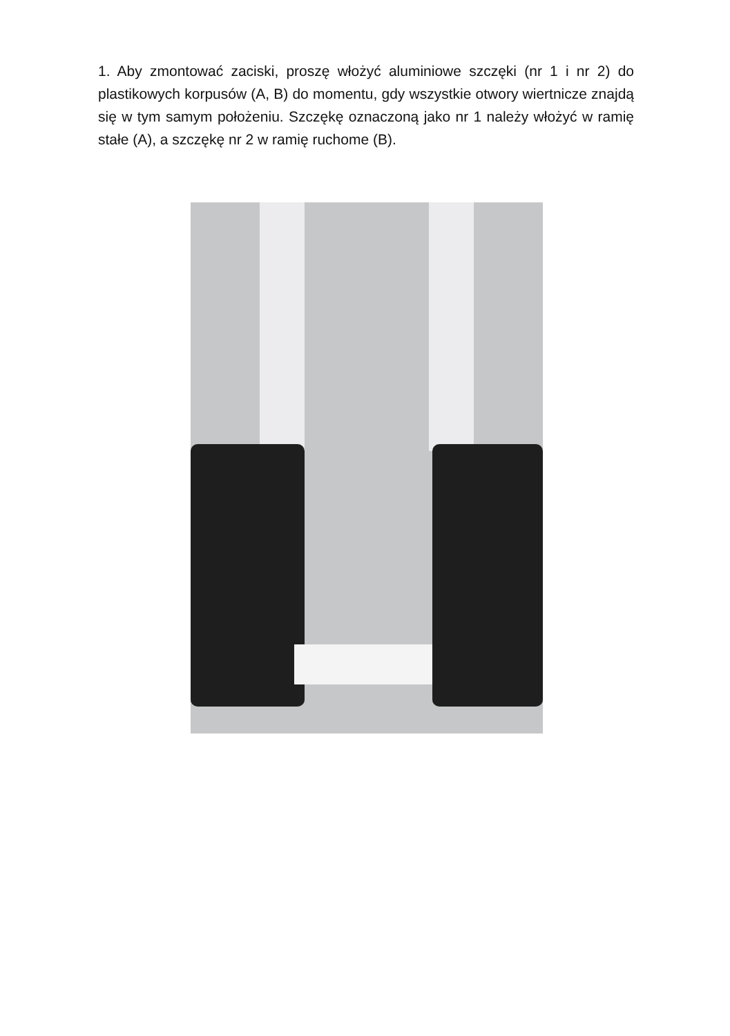1. Aby zmontować zaciski, proszę włożyć aluminiowe szczęki (nr 1 i nr 2) do plastikowych korpusów (A, B) do momentu, gdy wszystkie otwory wiertnicze znajdą się w tym samym położeniu. Szczękę oznaczoną jako nr 1 należy włożyć w ramię stałe (A), a szczękę nr 2 w ramię ruchome (B).